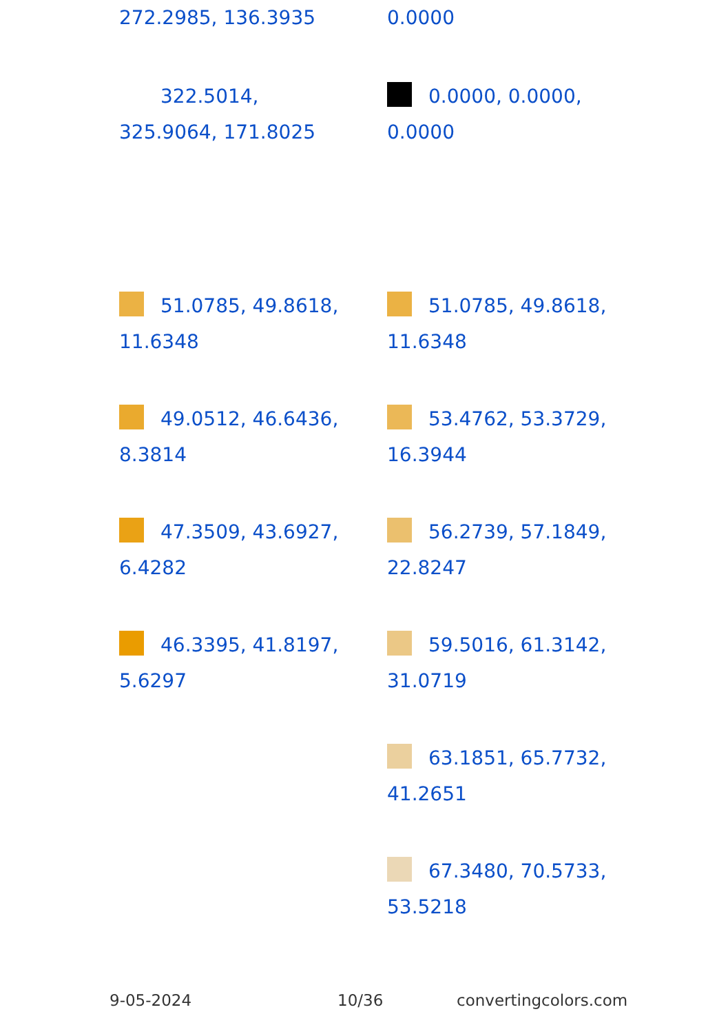272.2985, 136.3935 0.0000
322.5014, 325.9064, 171.8025
0.0000, 0.0000, 0.0000
51.0785, 49.8618, 11.6348
51.0785, 49.8618, 11.6348
49.0512, 46.6436, 8.3814
53.4762, 53.3729, 16.3944
47.3509, 43.6927, 6.4282
56.2739, 57.1849, 22.8247
46.3395, 41.8197, 5.6297
59.5016, 61.3142, 31.0719
63.1851, 65.7732, 41.2651
67.3480, 70.5733, 53.5218
9-05-2024 10/36 convertingcolors.com